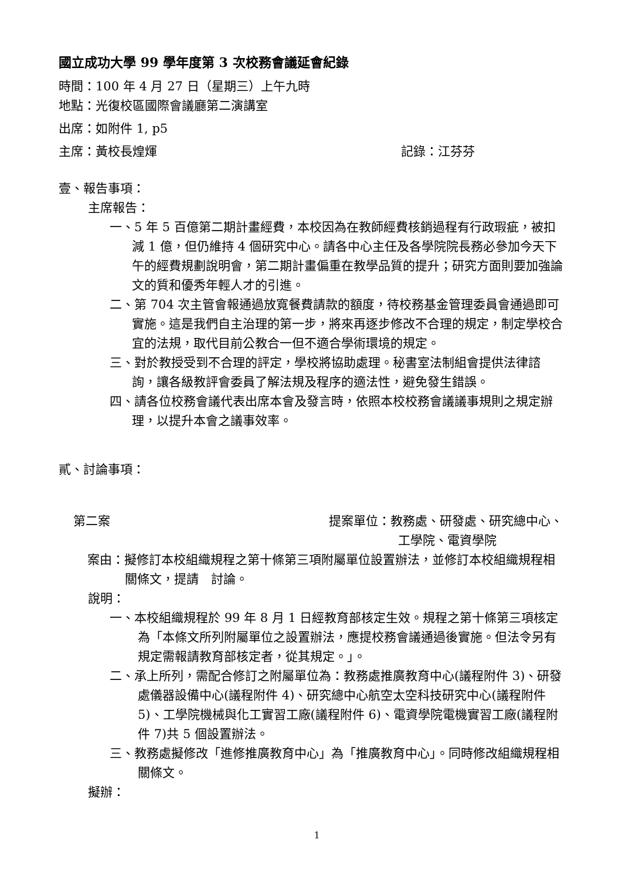國立成功大學 99 學年度第 3 次校務會議延會紀錄
時間：100 年 4 月 27 日（星期三）上午九時
地點：光復校區國際會議廳第二演講室
出席：如附件 1, p5
主席：黃校長煌煇 記錄：江芬芬
壹、報告事項：
主席報告：
一、5 年 5 百億第二期計畫經費，本校因為在教師經費核銷過程有行政瑕疵，被扣減 1 億，但仍維持 4 個研究中心。請各中心主任及各學院院長務必參加今天下午的經費規劃說明會，第二期計畫偏重在教學品質的提升；研究方面則要加強論文的質和優秀年輕人才的引進。
二、第 704 次主管會報通過放寬餐費請款的額度，待校務基金管理委員會通過即可實施。這是我們自主治理的第一步，將來再逐步修改不合理的規定，制定學校合宜的法規，取代目前公教合一但不適合學術環境的規定。
三、對於教授受到不合理的評定，學校將協助處理。秘書室法制組會提供法律諮詢，讓各級教評會委員了解法規及程序的適法性，避免發生錯誤。
四、請各位校務會議代表出席本會及發言時，依照本校校務會議議事規則之規定辦理，以提升本會之議事效率。
貳、討論事項：
第二案 提案單位：教務處、研發處、研究總中心、
工學院、電資學院
案由：擬修訂本校組織規程之第十條第三項附屬單位設置辦法，並修訂本校組織規程相關條文，提請　討論。
說明：
一、本校組織規程於 99 年 8 月 1 日經教育部核定生效。規程之第十條第三項核定為「本條文所列附屬單位之設置辦法，應提校務會議通過後實施。但法令另有規定需報請教育部核定者，從其規定。」。
二、承上所列，需配合修訂之附屬單位為：教務處推廣教育中心(議程附件 3)、研發處儀器設備中心(議程附件 4)、研究總中心航空太空科技研究中心(議程附件 5)、工學院機械與化工實習工廠(議程附件 6)、電資學院電機實習工廠(議程附件 7)共 5 個設置辦法。
三、教務處擬修改「進修推廣教育中心」為「推廣教育中心」。同時修改組織規程相關條文。
擬辦：
1